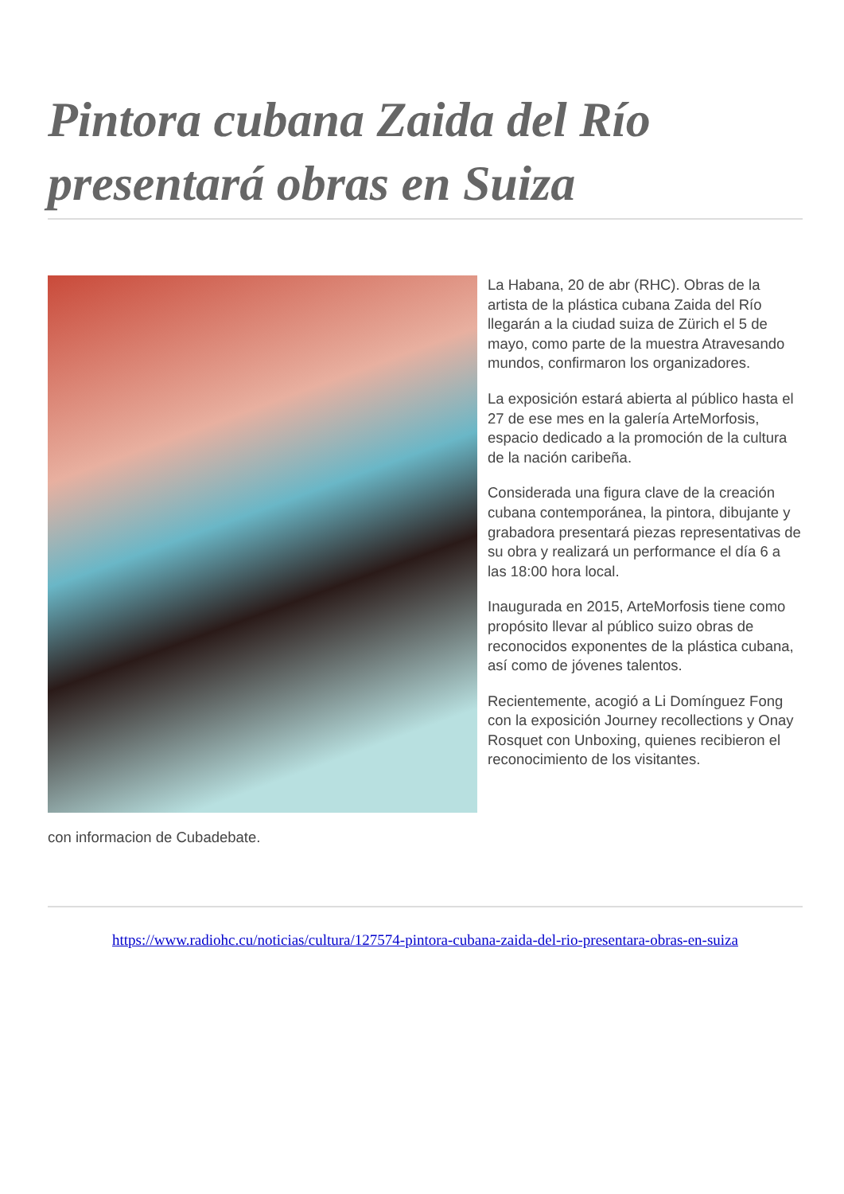Pintora cubana Zaida del Río presentará obras en Suiza
La Habana, 20 de abr (RHC). Obras de la artista de la plástica cubana Zaida del Río llegarán a la ciudad suiza de Zürich el 5 de mayo, como parte de la muestra Atravesando mundos, confirmaron los organizadores.
La exposición estará abierta al público hasta el 27 de ese mes en la galería ArteMorfosis, espacio dedicado a la promoción de la cultura de la nación caribeña.
Considerada una figura clave de la creación cubana contemporánea, la pintora, dibujante y grabadora presentará piezas representativas de su obra y realizará un performance el día 6 a las 18:00 hora local.
Inaugurada en 2015, ArteMorfosis tiene como propósito llevar al público suizo obras de reconocidos exponentes de la plástica cubana, así como de jóvenes talentos.
Recientemente, acogió a Li Domínguez Fong con la exposición Journey recollections y Onay Rosquet con Unboxing, quienes recibieron el reconocimiento de los visitantes.
con informacion de Cubadebate.
https://www.radiohc.cu/noticias/cultura/127574-pintora-cubana-zaida-del-rio-presentara-obras-en-suiza